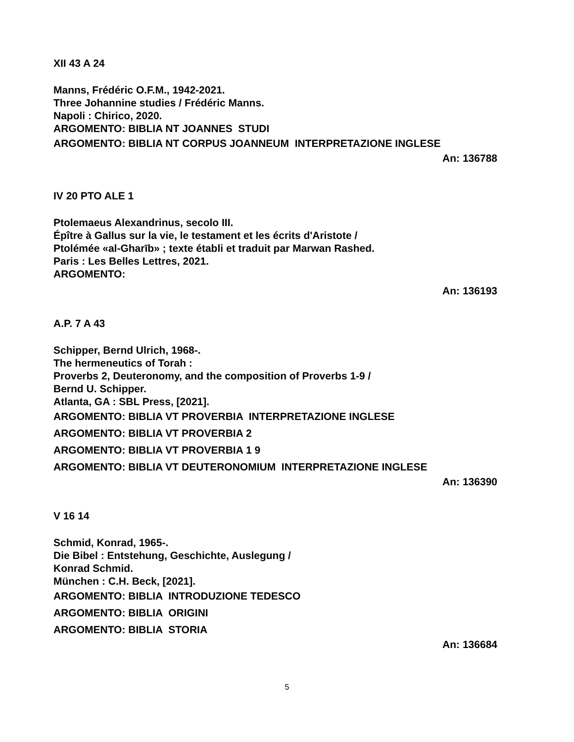XII 43 A 24
Manns, Frédéric O.F.M., 1942-2021.
Three Johannine studies / Frédéric Manns.
Napoli : Chirico, 2020.
ARGOMENTO: BIBLIA NT JOANNES STUDI
ARGOMENTO: BIBLIA NT CORPUS JOANNEUM INTERPRETAZIONE INGLESE
An: 136788
IV 20 PTO ALE 1
Ptolemaeus Alexandrinus, secolo III.
Épître à Gallus sur la vie, le testament et les écrits d'Aristote /
Ptolémée «al-Gharīb» ; texte établi et traduit par Marwan Rashed.
Paris : Les Belles Lettres, 2021.
ARGOMENTO:
An: 136193
A.P. 7 A 43
Schipper, Bernd Ulrich, 1968-.
The hermeneutics of Torah :
Proverbs 2, Deuteronomy, and the composition of Proverbs 1-9 /
Bernd U. Schipper.
Atlanta, GA : SBL Press, [2021].
ARGOMENTO: BIBLIA VT PROVERBIA INTERPRETAZIONE INGLESE
ARGOMENTO: BIBLIA VT PROVERBIA 2
ARGOMENTO: BIBLIA VT PROVERBIA 1 9
ARGOMENTO: BIBLIA VT DEUTERONOMIUM INTERPRETAZIONE INGLESE
An: 136390
V 16 14
Schmid, Konrad, 1965-.
Die Bibel : Entstehung, Geschichte, Auslegung /
Konrad Schmid.
München : C.H. Beck, [2021].
ARGOMENTO: BIBLIA INTRODUZIONE TEDESCO
ARGOMENTO: BIBLIA ORIGINI
ARGOMENTO: BIBLIA STORIA
An: 136684
5